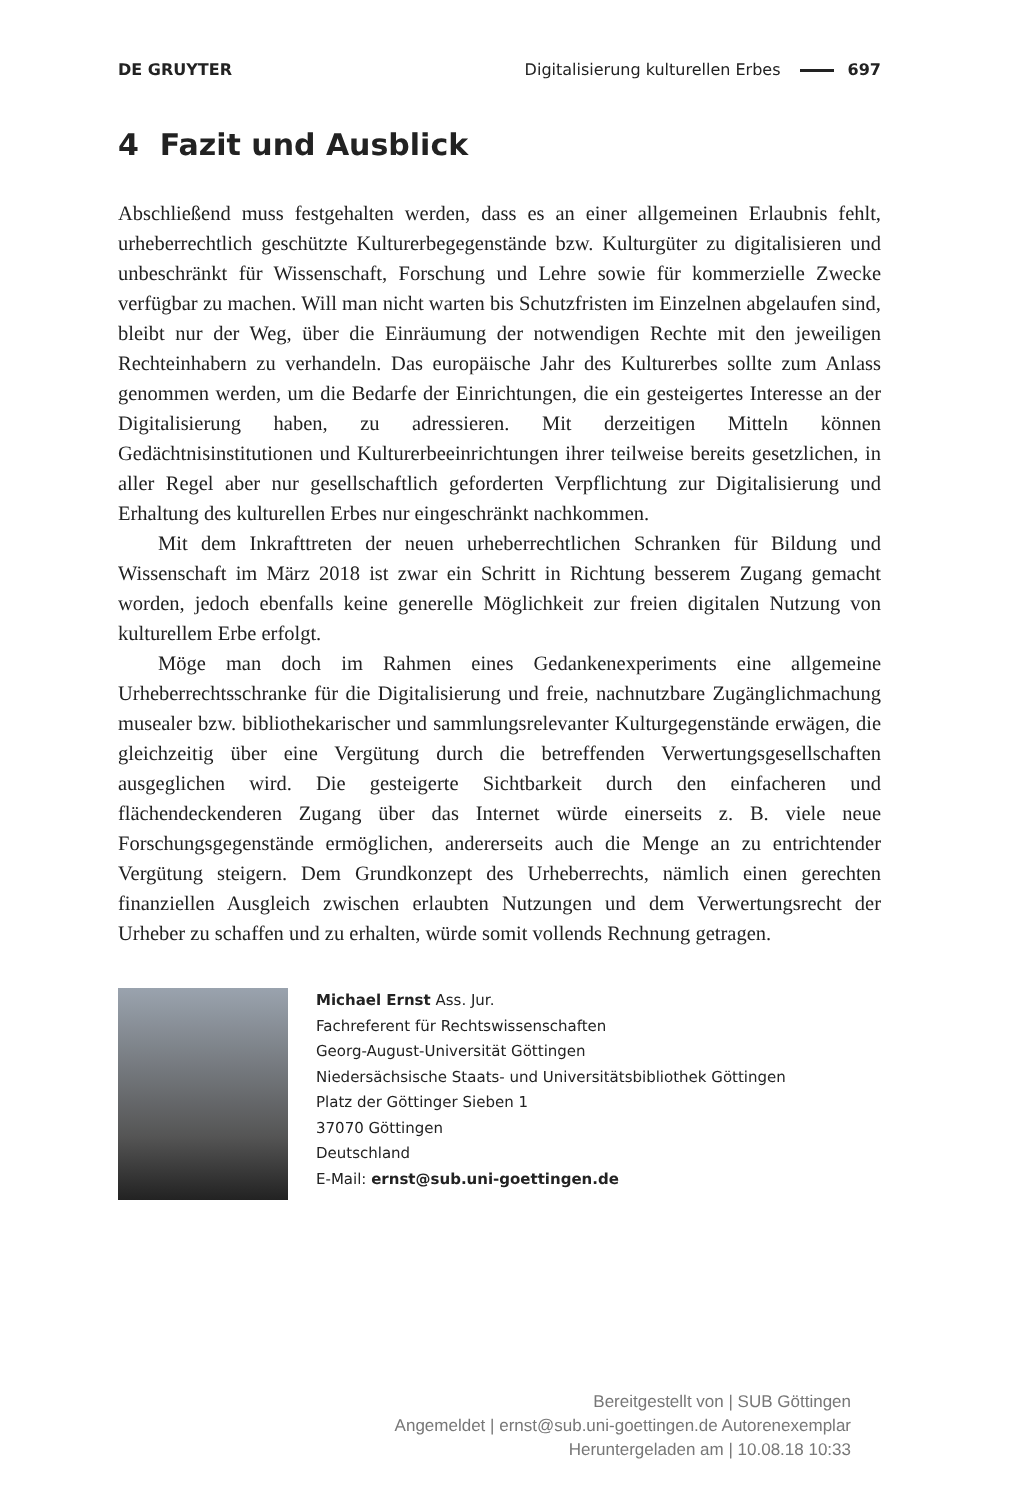DE GRUYTER Digitalisierung kulturellen Erbes 697
4 Fazit und Ausblick
Abschließend muss festgehalten werden, dass es an einer allgemeinen Erlaubnis fehlt, urheberrechtlich geschützte Kulturerbegegenstände bzw. Kulturgüter zu digitalisieren und unbeschränkt für Wissenschaft, Forschung und Lehre sowie für kommerzielle Zwecke verfügbar zu machen. Will man nicht warten bis Schutzfristen im Einzelnen abgelaufen sind, bleibt nur der Weg, über die Einräumung der notwendigen Rechte mit den jeweiligen Rechteinhabern zu verhandeln. Das europäische Jahr des Kulturerbes sollte zum Anlass genommen werden, um die Bedarfe der Einrichtungen, die ein gesteigertes Interesse an der Digitalisierung haben, zu adressieren. Mit derzeitigen Mitteln können Gedächtnisinstitutionen und Kulturerbeeinrichtungen ihrer teilweise bereits gesetzlichen, in aller Regel aber nur gesellschaftlich geforderten Verpflichtung zur Digitalisierung und Erhaltung des kulturellen Erbes nur eingeschränkt nachkommen.
Mit dem Inkrafttreten der neuen urheberrechtlichen Schranken für Bildung und Wissenschaft im März 2018 ist zwar ein Schritt in Richtung besserem Zugang gemacht worden, jedoch ebenfalls keine generelle Möglichkeit zur freien digitalen Nutzung von kulturellem Erbe erfolgt.
Möge man doch im Rahmen eines Gedankenexperiments eine allgemeine Urheberrechtsschranke für die Digitalisierung und freie, nachnutzbare Zugänglichmachung musealer bzw. bibliothekarischer und sammlungsrelevanter Kulturgegenstände erwägen, die gleichzeitig über eine Vergütung durch die betreffenden Verwertungsgesellschaften ausgeglichen wird. Die gesteigerte Sichtbarkeit durch den einfacheren und flächendeckenderen Zugang über das Internet würde einerseits z. B. viele neue Forschungsgegenstände ermöglichen, andererseits auch die Menge an zu entrichtender Vergütung steigern. Dem Grundkonzept des Urheberrechts, nämlich einen gerechten finanziellen Ausgleich zwischen erlaubten Nutzungen und dem Verwertungsrecht der Urheber zu schaffen und zu erhalten, würde somit vollends Rechnung getragen.
Michael Ernst Ass. Jur.
Fachreferent für Rechtswissenschaften
Georg-August-Universität Göttingen
Niedersächsische Staats- und Universitätsbibliothek Göttingen
Platz der Göttinger Sieben 1
37070 Göttingen
Deutschland
E-Mail: ernst@sub.uni-goettingen.de
Bereitgestellt von | SUB Göttingen
Angemeldet | ernst@sub.uni-goettingen.de Autorenexemplar
Heruntergeladen am | 10.08.18 10:33